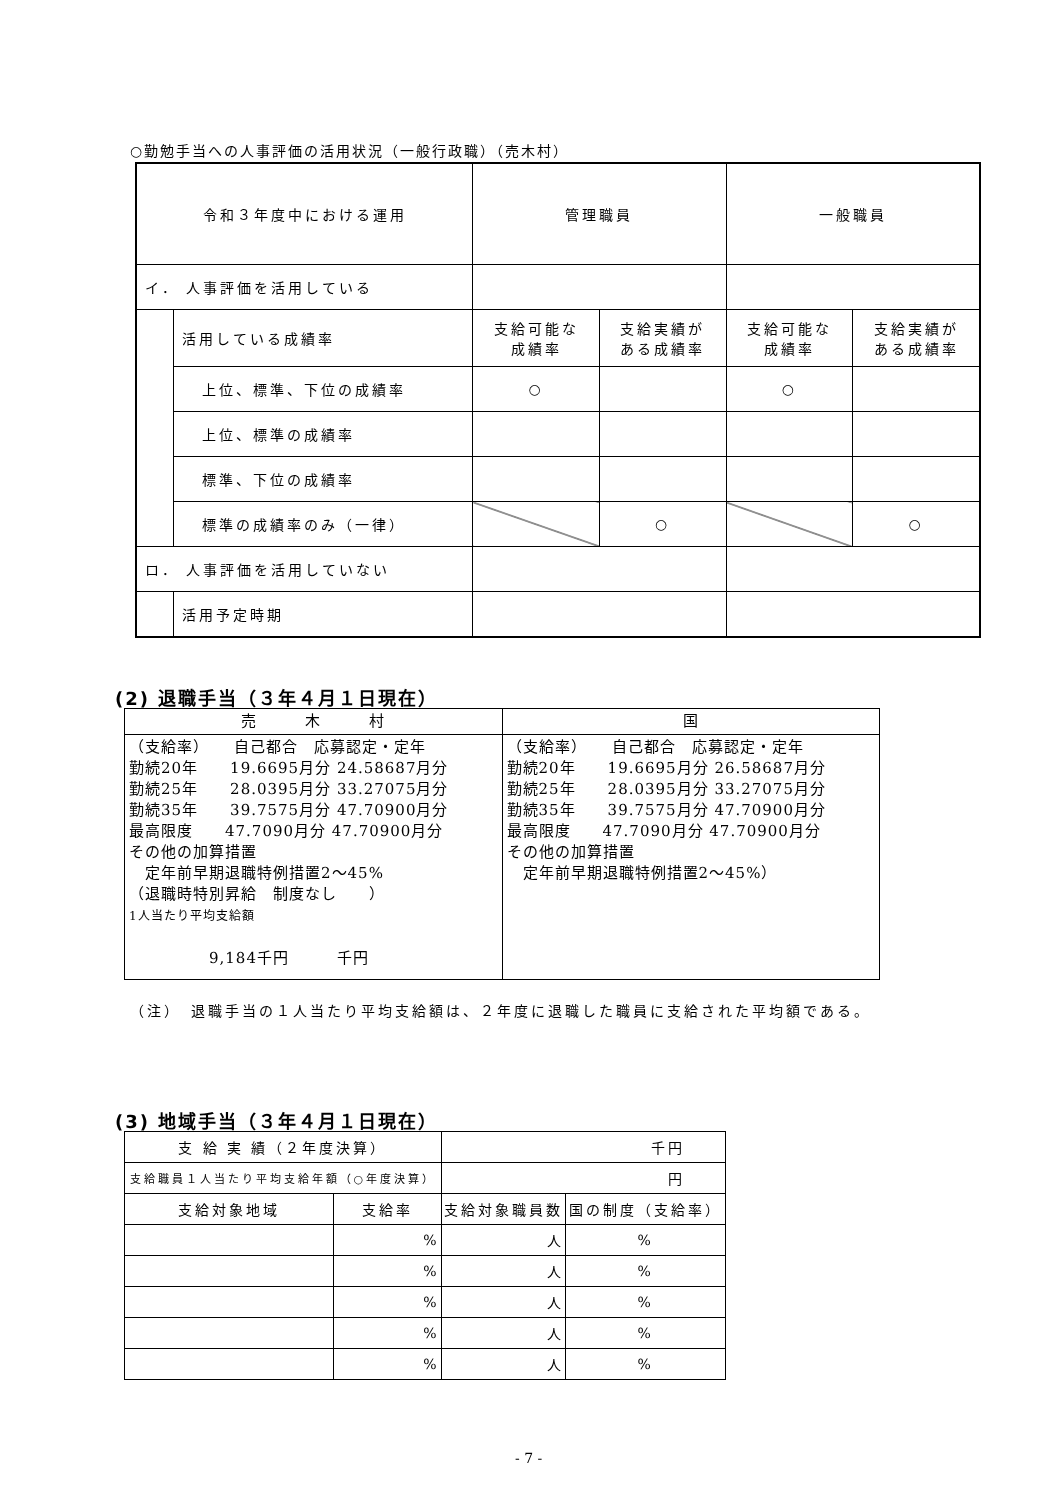○勤勉手当への人事評価の活用状況（一般行政職）（売木村）
| 令和３年度中における運用 | | 管理職員 | | 一般職員 | |
| イ． 人事評価を活用している | | | | | |
| | 活用している成績率 | 支給可能な 成績率 | 支給実績が ある成績率 | 支給可能な 成績率 | 支給実績が ある成績率 |
| | 上位、標準、下位の成績率 | ○ | | ○ | |
| | 上位、標準の成績率 | | | | |
| | 標準、下位の成績率 | | | | |
| | 標準の成績率のみ（一律） | | ○ | | ○ |
| ロ． 人事評価を活用していない | | | | | |
| | 活用予定時期 | | | | |
(2) 退職手当（３年４月１日現在）
| 売 木 村 | 国 |
| （支給率） 自己都合 応募認定・定年 勤続20年 19.6695月分 24.58687月分 勤続25年 28.0395月分 33.27075月分 勤続35年 39.7575月分 47.70900月分 最高限度 47.7090月分 47.70900月分 その他の加算措置 定年前早期退職特例措置2～45% （退職時特別昇給 制度なし ） 1人当たり平均支給額 9,184千円 千円 | （支給率） 自己都合 応募認定・定年 勤続20年 19.6695月分 26.58687月分 勤続25年 28.0395月分 33.27075月分 勤続35年 39.7575月分 47.70900月分 最高限度 47.7090月分 47.70900月分 その他の加算措置 定年前早期退職特例措置2～45%） |
（注）　退職手当の１人当たり平均支給額は、２年度に退職した職員に支給された平均額である。
(3) 地域手当（３年４月１日現在）
| 支 給 実 績（２年度決算） | | 千円 | |
| 支給職員１人当たり平均支給年額（○年度決算） | | 円 | |
| 支給対象地域 | 支給率 | 支給対象職員数 | 国の制度（支給率） |
| | % | 人 | % |
| | % | 人 | % |
| | % | 人 | % |
| | % | 人 | % |
| | % | 人 | % |
- 7 -